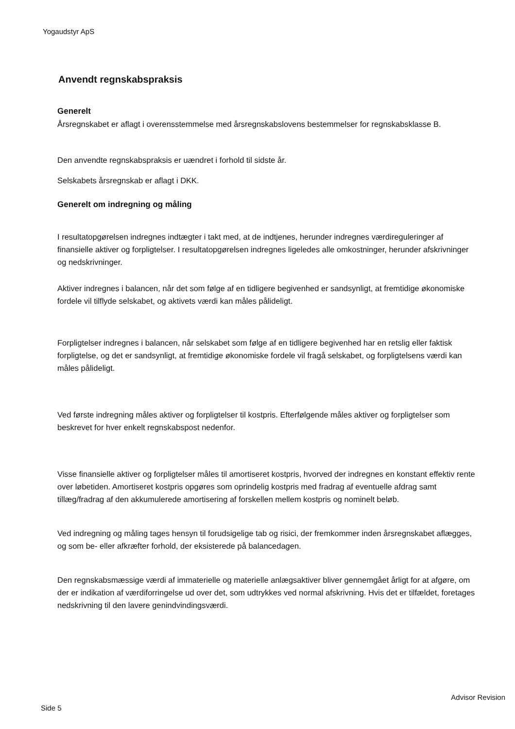Yogaudstyr ApS
Anvendt regnskabspraksis
Generelt
Årsregnskabet er aflagt i overensstemmelse med årsregnskabslovens bestemmelser for regnskabsklasse B.
Den anvendte regnskabspraksis er uændret i forhold til sidste år.
Selskabets årsregnskab er aflagt i DKK.
Generelt om indregning og måling
I resultatopgørelsen indregnes indtægter i takt med, at de indtjenes, herunder indregnes værdireguleringer af finansielle aktiver og forpligtelser. I resultatopgørelsen indregnes ligeledes alle omkostninger, herunder afskrivninger og nedskrivninger.
Aktiver indregnes i balancen, når det som følge af en tidligere begivenhed er sandsynligt, at fremtidige økonomiske fordele vil tilflyde selskabet, og aktivets værdi kan måles pålideligt.
Forpligtelser indregnes i balancen, når selskabet som følge af en tidligere begivenhed har en retslig eller faktisk forpligtelse, og det er sandsynligt, at fremtidige økonomiske fordele vil fragå selskabet, og forpligtelsens værdi kan måles pålideligt.
Ved første indregning måles aktiver og forpligtelser til kostpris. Efterfølgende måles aktiver og forpligtelser som beskrevet for hver enkelt regnskabspost nedenfor.
Visse finansielle aktiver og forpligtelser måles til amortiseret kostpris, hvorved der indregnes en konstant effektiv rente over løbetiden. Amortiseret kostpris opgøres som oprindelig kostpris med fradrag af eventuelle afdrag samt tillæg/fradrag af den akkumulerede amortisering af forskellen mellem kostpris og nominelt beløb.
Ved indregning og måling tages hensyn til forudsigelige tab og risici, der fremkommer inden årsregnskabet aflægges, og som be- eller afkræfter forhold, der eksisterede på balancedagen.
Den regnskabsmæssige værdi af immaterielle og materielle anlægsaktiver bliver gennemgået årligt for at afgøre, om der er indikation af værdiforringelse ud over det, som udtrykkes ved normal afskrivning. Hvis det er tilfældet, foretages nedskrivning til den lavere genindvindingsværdi.
Advisor Revision
Side 5